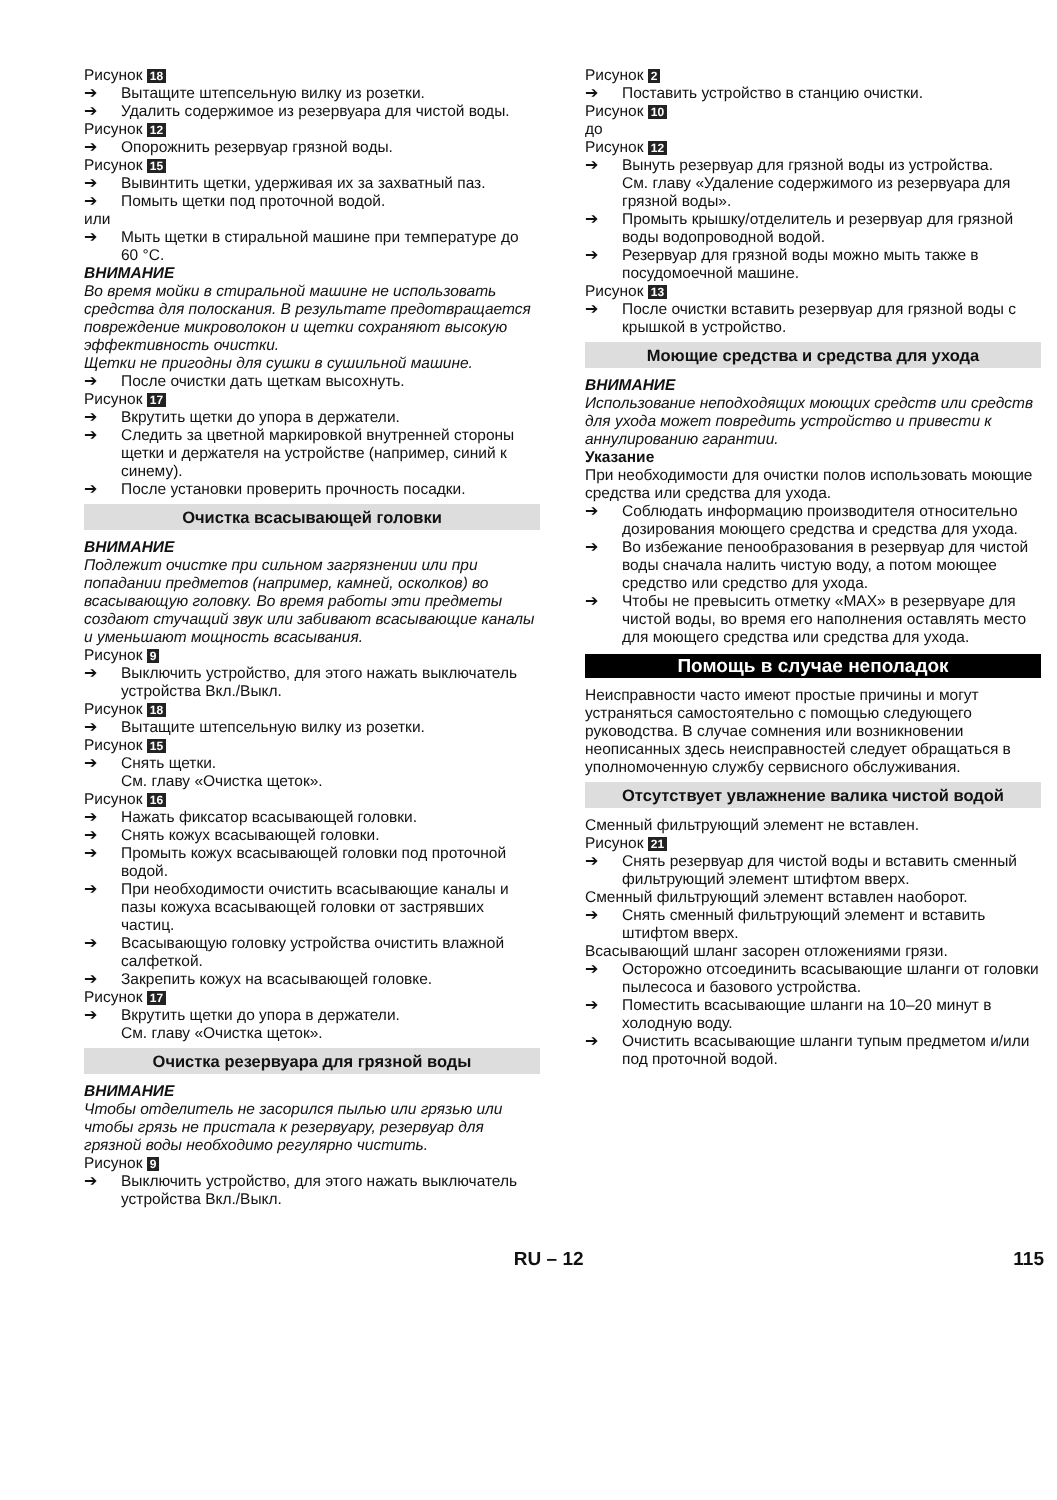Рисунок 18
➔ Вытащите штепсельную вилку из розетки.
➔ Удалить содержимое из резервуара для чистой воды.
Рисунок 12
➔ Опорожнить резервуар грязной воды.
Рисунок 15
➔ Вывинтить щетки, удерживая их за захватный паз.
➔ Помыть щетки под проточной водой.
или
➔ Мыть щетки в стиральной машине при температуре до 60 °C.
ВНИМАНИЕ
Во время мойки в стиральной машине не использовать средства для полоскания. В результате предотвращается повреждение микроволокон и щетки сохраняют высокую эффективность очистки.
Щетки не пригодны для сушки в сушильной машине.
➔ После очистки дать щеткам высохнуть.
Рисунок 17
➔ Вкрутить щетки до упора в держатели.
➔ Следить за цветной маркировкой внутренней стороны щетки и держателя на устройстве (например, синий к синему).
➔ После установки проверить прочность посадки.
Очистка всасывающей головки
ВНИМАНИЕ
Подлежит очистке при сильном загрязнении или при попадании предметов (например, камней, осколков) во всасывающую головку. Во время работы эти предметы создают стучащий звук или забивают всасывающие каналы и уменьшают мощность всасывания.
Рисунок 9
➔ Выключить устройство, для этого нажать выключатель устройства Вкл./Выкл.
Рисунок 18
➔ Вытащите штепсельную вилку из розетки.
Рисунок 15
➔ Снять щетки.
См. главу «Очистка щеток».
Рисунок 16
➔ Нажать фиксатор всасывающей головки.
➔ Снять кожух всасывающей головки.
➔ Промыть кожух всасывающей головки под проточной водой.
➔ При необходимости очистить всасывающие каналы и пазы кожуха всасывающей головки от застрявших частиц.
➔ Всасывающую головку устройства очистить влажной салфеткой.
➔ Закрепить кожух на всасывающей головке.
Рисунок 17
➔ Вкрутить щетки до упора в держатели.
См. главу «Очистка щеток».
Очистка резервуара для грязной воды
ВНИМАНИЕ
Чтобы отделитель не засорился пылью или грязью или чтобы грязь не пристала к резервуару, резервуар для грязной воды необходимо регулярно чистить.
Рисунок 9
➔ Выключить устройство, для этого нажать выключатель устройства Вкл./Выкл.
Рисунок 2
➔ Поставить устройство в станцию очистки.
Рисунок 10
до
Рисунок 12
➔ Вынуть резервуар для грязной воды из устройства.
См. главу «Удаление содержимого из резервуара для грязной воды».
➔ Промыть крышку/отделитель и резервуар для грязной воды водопроводной водой.
➔ Резервуар для грязной воды можно мыть также в посудомоечной машине.
Рисунок 13
➔ После очистки вставить резервуар для грязной воды с крышкой в устройство.
Моющие средства и средства для ухода
ВНИМАНИЕ
Использование неподходящих моющих средств или средств для ухода может повредить устройство и привести к аннулированию гарантии.
Указание
При необходимости для очистки полов использовать моющие средства или средства для ухода.
➔ Соблюдать информацию производителя относительно дозирования моющего средства и средства для ухода.
➔ Во избежание пенообразования в резервуар для чистой воды сначала налить чистую воду, а потом моющее средство или средство для ухода.
➔ Чтобы не превысить отметку «MAX» в резервуаре для чистой воды, во время его наполнения оставлять место для моющего средства или средства для ухода.
Помощь в случае неполадок
Неисправности часто имеют простые причины и могут устраняться самостоятельно с помощью следующего руководства. В случае сомнения или возникновении неописанных здесь неисправностей следует обращаться в уполномоченную службу сервисного обслуживания.
Отсутствует увлажнение валика чистой водой
Сменный фильтрующий элемент не вставлен.
Рисунок 21
➔ Снять резервуар для чистой воды и вставить сменный фильтрующий элемент штифтом вверх.
Сменный фильтрующий элемент вставлен наоборот.
➔ Снять сменный фильтрующий элемент и вставить штифтом вверх.
Всасывающий шланг засорен отложениями грязи.
➔ Осторожно отсоединить всасывающие шланги от головки пылесоса и базового устройства.
➔ Поместить всасывающие шланги на 10–20 минут в холодную воду.
➔ Очистить всасывающие шланги тупым предметом и/или под проточной водой.
RU – 12 115